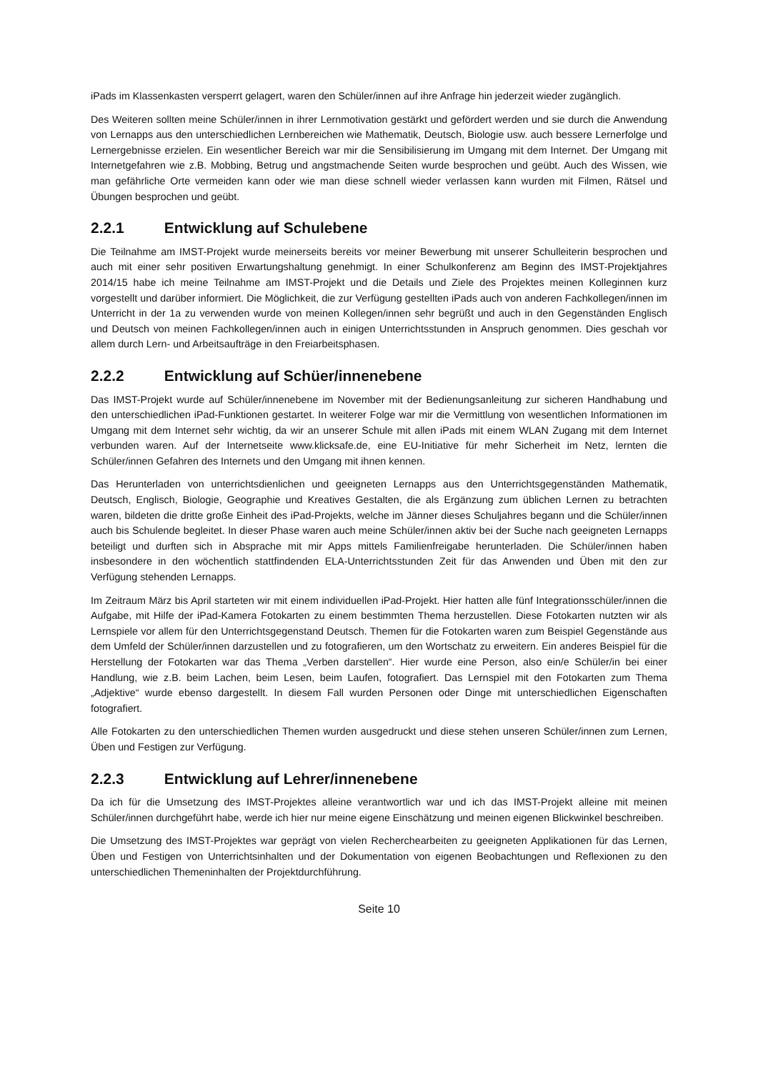iPads im Klassenkasten versperrt gelagert, waren den Schüler/innen auf ihre Anfrage hin jederzeit wieder zugänglich.
Des Weiteren sollten meine Schüler/innen in ihrer Lernmotivation gestärkt und gefördert werden und sie durch die Anwendung von Lernapps aus den unterschiedlichen Lernbereichen wie Mathematik, Deutsch, Biologie usw. auch bessere Lernerfolge und Lernergebnisse erzielen. Ein wesentlicher Bereich war mir die Sensibilisierung im Umgang mit dem Internet. Der Umgang mit Internetgefahren wie z.B. Mobbing, Betrug und angstmachende Seiten wurde besprochen und geübt. Auch des Wissen, wie man gefährliche Orte vermeiden kann oder wie man diese schnell wieder verlassen kann wurden mit Filmen, Rätsel und Übungen besprochen und geübt.
2.2.1 Entwicklung auf Schulebene
Die Teilnahme am IMST-Projekt wurde meinerseits bereits vor meiner Bewerbung mit unserer Schulleiterin besprochen und auch mit einer sehr positiven Erwartungshaltung genehmigt. In einer Schulkonferenz am Beginn des IMST-Projektjahres 2014/15 habe ich meine Teilnahme am IMST-Projekt und die Details und Ziele des Projektes meinen Kolleginnen kurz vorgestellt und darüber informiert. Die Möglichkeit, die zur Verfügung gestellten iPads auch von anderen Fachkollegen/innen im Unterricht in der 1a zu verwenden wurde von meinen Kollegen/innen sehr begrüßt und auch in den Gegenständen Englisch und Deutsch von meinen Fachkollegen/innen auch in einigen Unterrichtsstunden in Anspruch genommen. Dies geschah vor allem durch Lern- und Arbeitsaufträge in den Freiarbeitsphasen.
2.2.2 Entwicklung auf Schüer/innenebene
Das IMST-Projekt wurde auf Schüler/innenebene im November mit der Bedienungsanleitung zur sicheren Handhabung und den unterschiedlichen iPad-Funktionen gestartet. In weiterer Folge war mir die Vermittlung von wesentlichen Informationen im Umgang mit dem Internet sehr wichtig, da wir an unserer Schule mit allen iPads mit einem WLAN Zugang mit dem Internet verbunden waren. Auf der Internetseite www.klicksafe.de, eine EU-Initiative für mehr Sicherheit im Netz, lernten die Schüler/innen Gefahren des Internets und den Umgang mit ihnen kennen.
Das Herunterladen von unterrichtsdienlichen und geeigneten Lernapps aus den Unterrichtsgegenständen Mathematik, Deutsch, Englisch, Biologie, Geographie und Kreatives Gestalten, die als Ergänzung zum üblichen Lernen zu betrachten waren, bildeten die dritte große Einheit des iPad-Projekts, welche im Jänner dieses Schuljahres begann und die Schüler/innen auch bis Schulende begleitet. In dieser Phase waren auch meine Schüler/innen aktiv bei der Suche nach geeigneten Lernapps beteiligt und durften sich in Absprache mit mir Apps mittels Familienfreigabe herunterladen. Die Schüler/innen haben insbesondere in den wöchentlich stattfindenden ELA-Unterrichtsstunden Zeit für das Anwenden und Üben mit den zur Verfügung stehenden Lernapps.
Im Zeitraum März bis April starteten wir mit einem individuellen iPad-Projekt. Hier hatten alle fünf Integrationsschüler/innen die Aufgabe, mit Hilfe der iPad-Kamera Fotokarten zu einem bestimmten Thema herzustellen. Diese Fotokarten nutzten wir als Lernspiele vor allem für den Unterrichtsgegenstand Deutsch. Themen für die Fotokarten waren zum Beispiel Gegenstände aus dem Umfeld der Schüler/innen darzustellen und zu fotografieren, um den Wortschatz zu erweitern. Ein anderes Beispiel für die Herstellung der Fotokarten war das Thema „Verben darstellen“. Hier wurde eine Person, also ein/e Schüler/in bei einer Handlung, wie z.B. beim Lachen, beim Lesen, beim Laufen, fotografiert. Das Lernspiel mit den Fotokarten zum Thema „Adjektive“ wurde ebenso dargestellt. In diesem Fall wurden Personen oder Dinge mit unterschiedlichen Eigenschaften fotografiert.
Alle Fotokarten zu den unterschiedlichen Themen wurden ausgedruckt und diese stehen unseren Schüler/innen zum Lernen, Üben und Festigen zur Verfügung.
2.2.3 Entwicklung auf Lehrer/innenebene
Da ich für die Umsetzung des IMST-Projektes alleine verantwortlich war und ich das IMST-Projekt alleine mit meinen Schüler/innen durchgeführt habe, werde ich hier nur meine eigene Einschätzung und meinen eigenen Blickwinkel beschreiben.
Die Umsetzung des IMST-Projektes war geprägt von vielen Recherchearbeiten zu geeigneten Applikationen für das Lernen, Üben und Festigen von Unterrichtsinhalten und der Dokumentation von eigenen Beobachtungen und Reflexionen zu den unterschiedlichen Themeninhalten der Projektdurchführung.
Seite 10